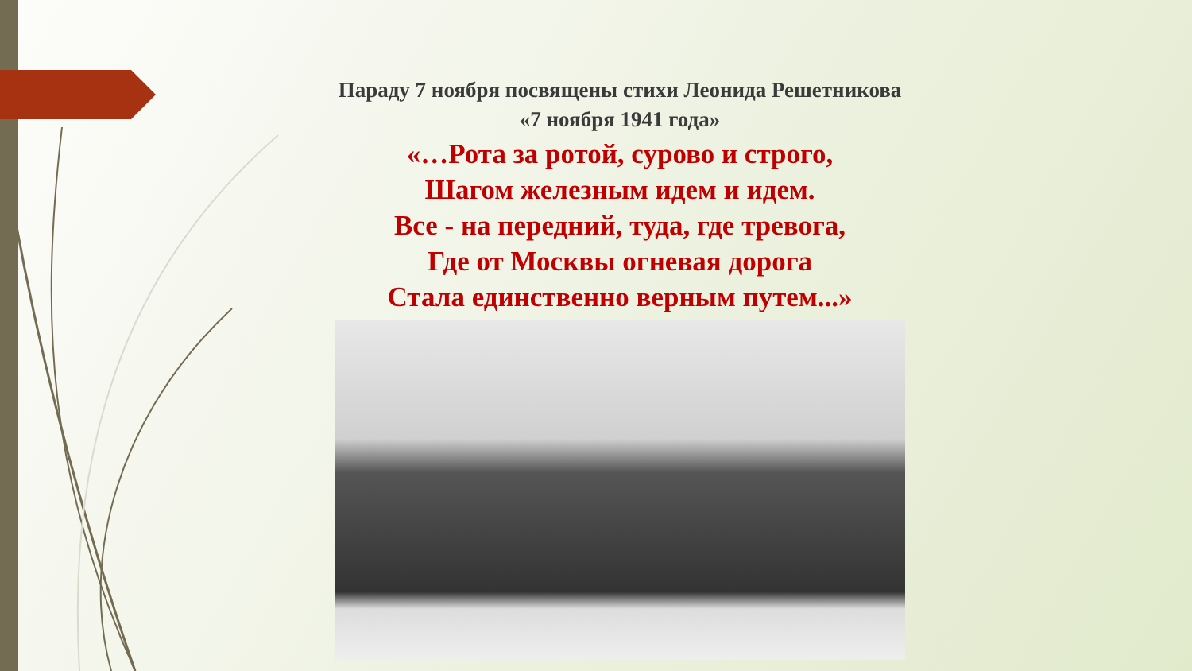Параду 7 ноября посвящены стихи Леонида Решетникова
«7 ноября 1941 года»
«…Рота за ротой, сурово и строго,
Шагом железным идем и идем.
Все - на передний, туда, где тревога,
Где от Москвы огневая дорога
Стала единственно верным путем...»